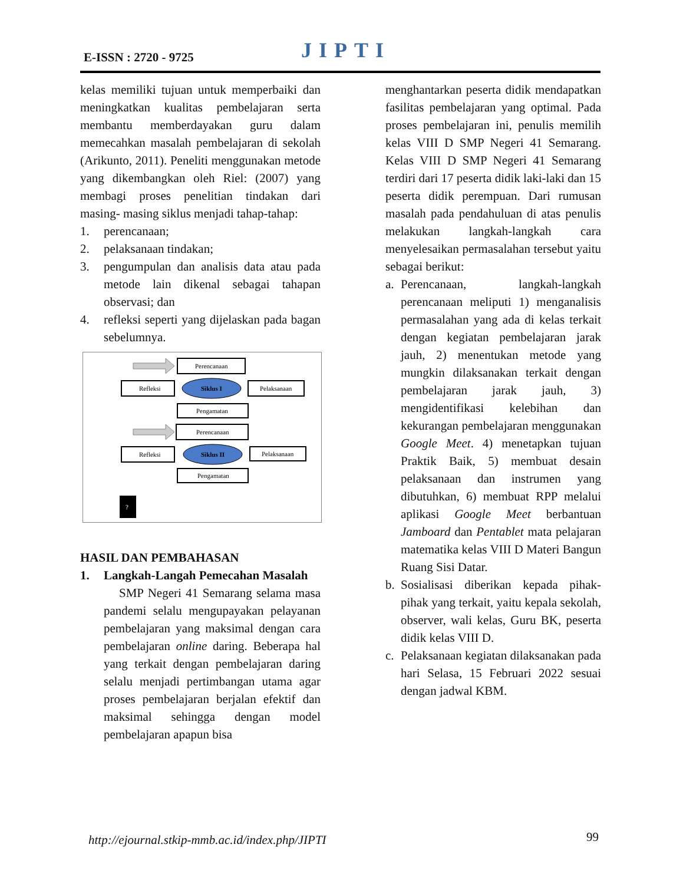E-ISSN : 2720 - 9725 JIPTI
kelas memiliki tujuan untuk memperbaiki dan meningkatkan kualitas pembelajaran serta membantu memberdayakan guru dalam memecahkan masalah pembelajaran di sekolah (Arikunto, 2011). Peneliti menggunakan metode yang dikembangkan oleh Riel: (2007) yang membagi proses penelitian tindakan dari masing- masing siklus menjadi tahap-tahap:
1. perencanaan;
2. pelaksanaan tindakan;
3. pengumpulan dan analisis data atau pada metode lain dikenal sebagai tahapan observasi; dan
4. refleksi seperti yang dijelaskan pada bagan sebelumnya.
Perencanaan
Refleksi
Siklus I
Pelaksanaan
Pengamatan
Perencanaan
Refleksi
Siklus II
Pelaksanaan
Pengamatan
?
HASIL DAN PEMBAHASAN
1. Langkah-Langah Pemecahan Masalah
SMP Negeri 41 Semarang selama masa pandemi selalu mengupayakan pelayanan pembelajaran yang maksimal dengan cara pembelajaran online daring. Beberapa hal yang terkait dengan pembelajaran daring selalu menjadi pertimbangan utama agar proses pembelajaran berjalan efektif dan maksimal sehingga dengan model pembelajaran apapun bisa
menghantarkan peserta didik mendapatkan fasilitas pembelajaran yang optimal. Pada proses pembelajaran ini, penulis memilih kelas VIII D SMP Negeri 41 Semarang. Kelas VIII D SMP Negeri 41 Semarang terdiri dari 17 peserta didik laki-laki dan 15 peserta didik perempuan. Dari rumusan masalah pada pendahuluan di atas penulis melakukan langkah-langkah cara menyelesaikan permasalahan tersebut yaitu sebagai berikut:
a. Perencanaan, langkah-langkah perencanaan meliputi 1) menganalisis permasalahan yang ada di kelas terkait dengan kegiatan pembelajaran jarak jauh, 2) menentukan metode yang mungkin dilaksanakan terkait dengan pembelajaran jarak jauh, 3) mengidentifikasi kelebihan dan kekurangan pembelajaran menggunakan Google Meet. 4) menetapkan tujuan Praktik Baik, 5) membuat desain pelaksanaan dan instrumen yang dibutuhkan, 6) membuat RPP melalui aplikasi Google Meet berbantuan Jamboard dan Pentablet mata pelajaran matematika kelas VIII D Materi Bangun Ruang Sisi Datar.
b. Sosialisasi diberikan kepada pihak-pihak yang terkait, yaitu kepala sekolah, observer, wali kelas, Guru BK, peserta didik kelas VIII D.
c. Pelaksanaan kegiatan dilaksanakan pada hari Selasa, 15 Februari 2022 sesuai dengan jadwal KBM.
http://ejournal.stkip-mmb.ac.id/index.php/JIPTI
99